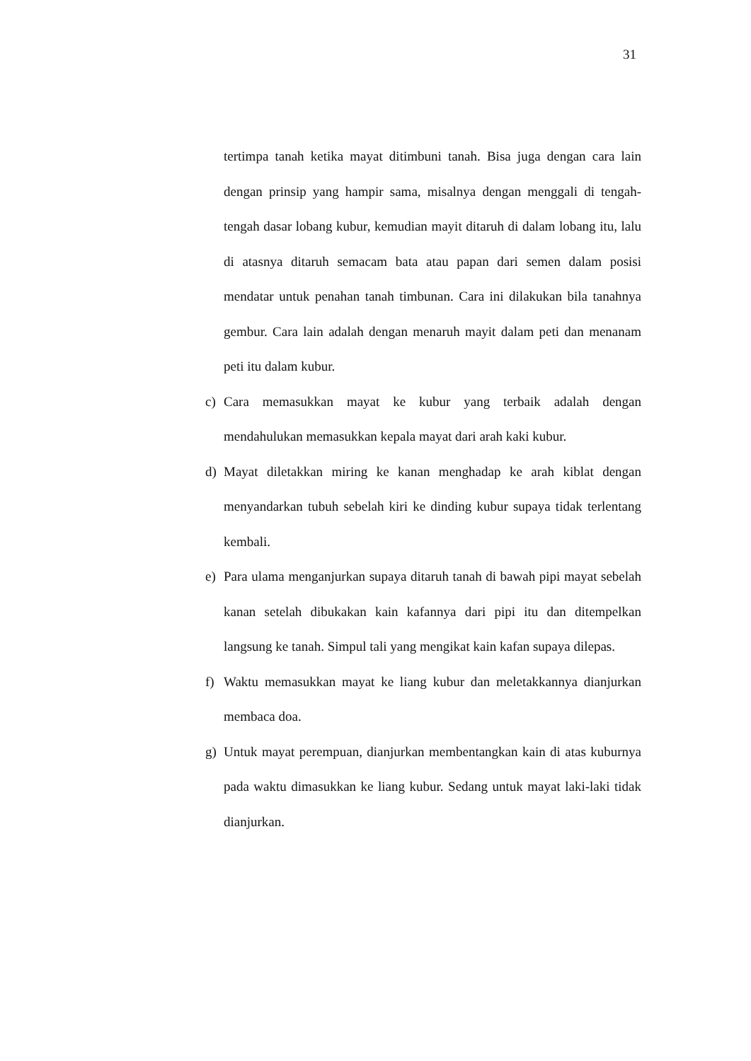31
tertimpa tanah ketika mayat ditimbuni tanah. Bisa juga dengan cara lain dengan prinsip yang hampir sama, misalnya dengan menggali di tengah-tengah dasar lobang kubur, kemudian mayit ditaruh di dalam lobang itu, lalu di atasnya ditaruh semacam bata atau papan dari semen dalam posisi mendatar untuk penahan tanah timbunan. Cara ini dilakukan bila tanahnya gembur. Cara lain adalah dengan menaruh mayit dalam peti dan menanam peti itu dalam kubur.
c) Cara memasukkan mayat ke kubur yang terbaik adalah dengan mendahulukan memasukkan kepala mayat dari arah kaki kubur.
d) Mayat diletakkan miring ke kanan menghadap ke arah kiblat dengan menyandarkan tubuh sebelah kiri ke dinding kubur supaya tidak terlentang kembali.
e) Para ulama menganjurkan supaya ditaruh tanah di bawah pipi mayat sebelah kanan setelah dibukakan kain kafannya dari pipi itu dan ditempelkan langsung ke tanah. Simpul tali yang mengikat kain kafan supaya dilepas.
f) Waktu memasukkan mayat ke liang kubur dan meletakkannya dianjurkan membaca doa.
g) Untuk mayat perempuan, dianjurkan membentangkan kain di atas kuburnya pada waktu dimasukkan ke liang kubur. Sedang untuk mayat laki-laki tidak dianjurkan.